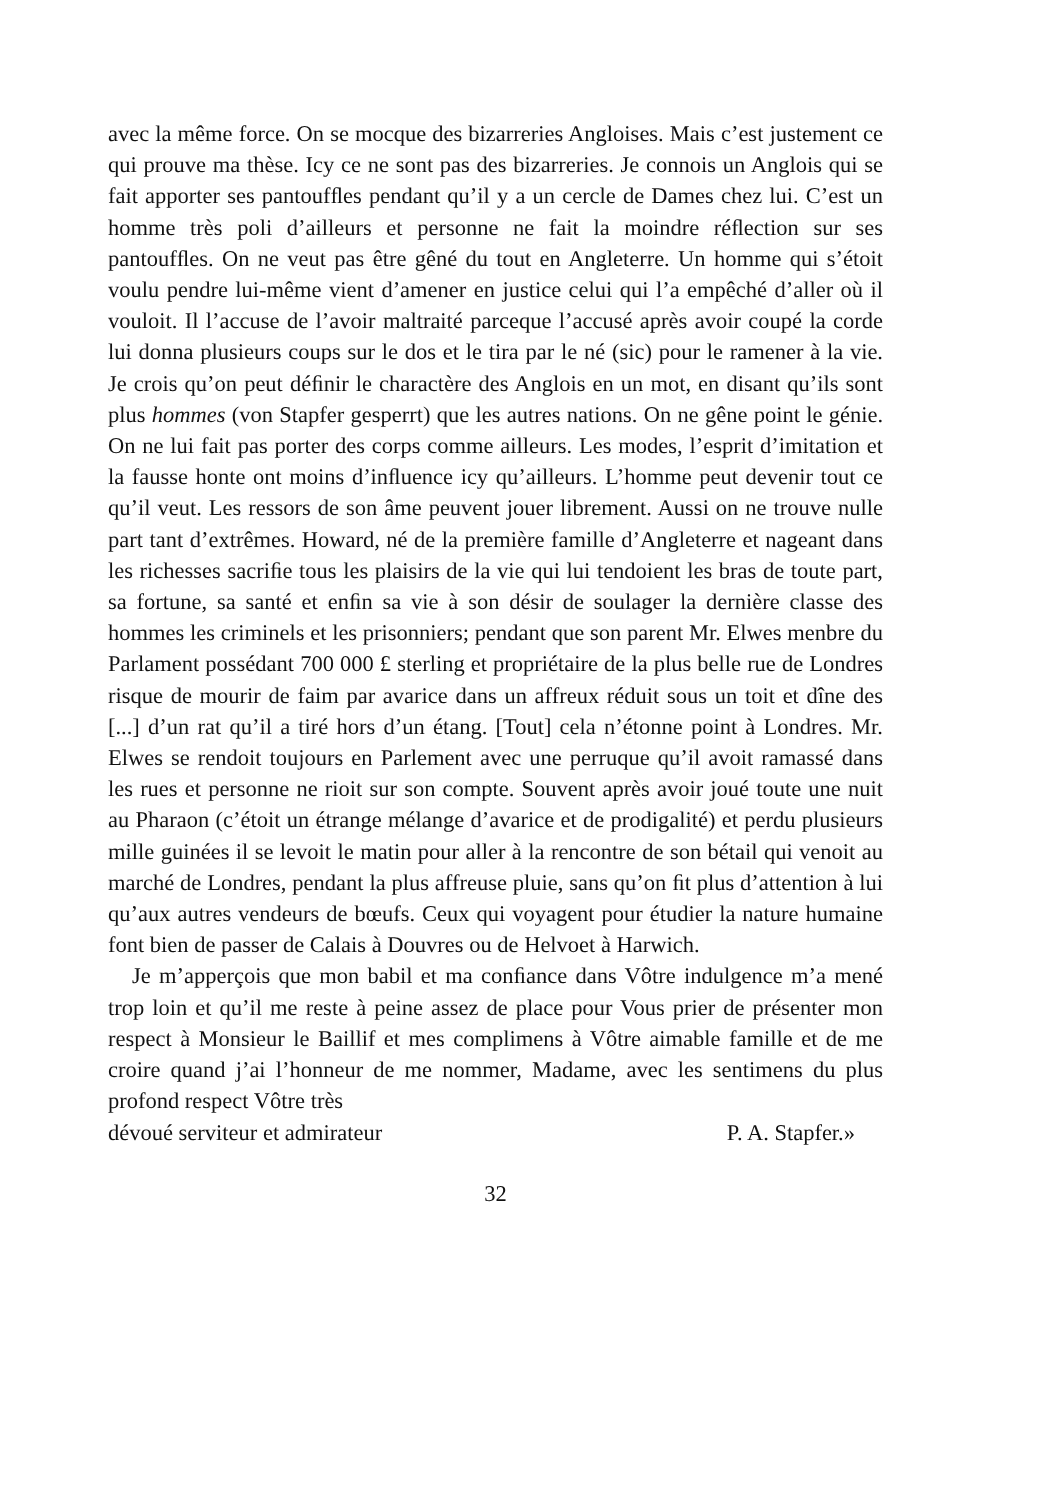avec la même force. On se mocque des bizarreries Angloises. Mais c’est justement ce qui prouve ma thèse. Icy ce ne sont pas des bizarreries. Je connois un Anglois qui se fait apporter ses pantoufﬂes pendant qu’il y a un cercle de Dames chez lui. C’est un homme très poli d’ailleurs et personne ne fait la moindre réﬂection sur ses pantoufﬂes. On ne veut pas être gêné du tout en Angleterre. Un homme qui s’étoit voulu pendre lui-même vient d’amener en justice celui qui l’a empêché d’aller où il vouloit. Il l’accuse de l’avoir maltraité parceque l’accusé après avoir coupé la corde lui donna plusieurs coups sur le dos et le tira par le né (sic) pour le ramener à la vie. Je crois qu’on peut déﬁnir le charactère des Anglois en un mot, en disant qu’ils sont plus hommes (von Stapfer gesperrt) que les autres nations. On ne gêne point le génie. On ne lui fait pas porter des corps comme ailleurs. Les modes, l’esprit d’imitation et la fausse honte ont moins d’inﬂuence icy qu’ailleurs. L’homme peut devenir tout ce qu’il veut. Les ressors de son âme peuvent jouer librement. Aussi on ne trouve nulle part tant d’extrêmes. Howard, né de la première famille d’Angleterre et nageant dans les richesses sacriﬁe tous les plaisirs de la vie qui lui tendoient les bras de toute part, sa fortune, sa santé et enﬁn sa vie à son désir de soulager la dernière classe des hommes les criminels et les prisonniers; pendant que son parent Mr. Elwes menbre du Parlament possédant 700 000 £ sterling et propriétaire de la plus belle rue de Londres risque de mourir de faim par avarice dans un affreux réduit sous un toit et dîne des [...] d’un rat qu’il a tiré hors d’un étang. [Tout] cela n’étonne point à Londres. Mr. Elwes se rendoit toujours en Parlement avec une perruque qu’il avoit ramassé dans les rues et personne ne rioit sur son compte. Souvent après avoir joué toute une nuit au Pharaon (c’étoit un étrange mélange d’avarice et de prodigalité) et perdu plusieurs mille guinées il se levoit le matin pour aller à la rencontre de son bétail qui venoit au marché de Londres, pendant la plus affreuse pluie, sans qu’on ﬁt plus d’attention à lui qu’aux autres vendeurs de bœufs. Ceux qui voyagent pour étudier la nature humaine font bien de passer de Calais à Douvres ou de Helvoet à Harwich.
Je m’apperçois que mon babil et ma conﬁance dans Vôtre indulgence m’a mené trop loin et qu’il me reste à peine assez de place pour Vous prier de présenter mon respect à Monsieur le Baillif et mes complimens à Vôtre aimable famille et de me croire quand j’ai l’honneur de me nommer, Madame, avec les sentimens du plus profond respect Vôtre très
dévoué serviteur et admirateur P. A. Stapfer.»
32